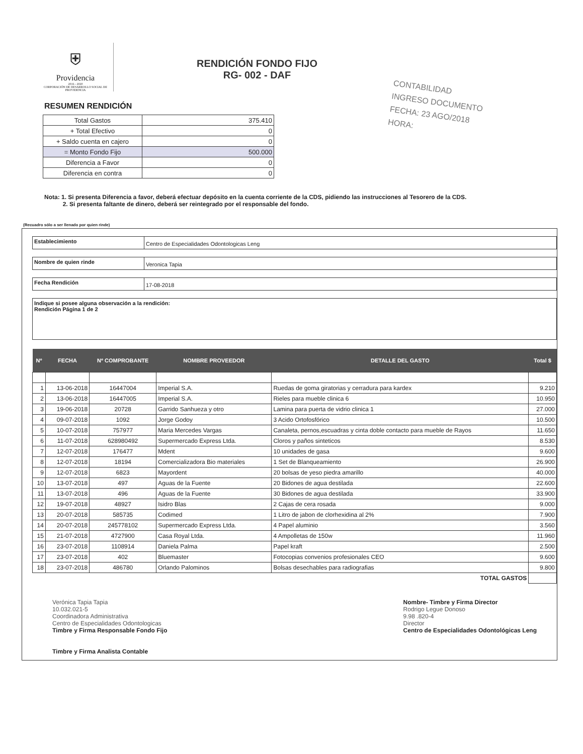⛨
Providencia
2016 - 2020
CORPORACIÓN DE DESARROLLO SOCIAL DE PROVIDENCIA
RENDICIÓN FONDO FIJO
RG- 002 - DAF
RESUMEN RENDICIÓN
| Total Gastos | 375.410 |
| + Total Efectivo | 0 |
| + Saldo cuenta en cajero | 0 |
| = Monto Fondo Fijo | 500.000 |
| Diferencia a Favor | 0 |
| Diferencia en contra | 0 |
CONTABILIDAD
INGRESO DOCUMENTO
FECHA: 23 AGO/2018
HORA:
Nota: 1. Si presenta Diferencia a favor, deberá efectuar depósito en la cuenta corriente de la CDS, pidiendo las instrucciones al Tesorero de la CDS.
2. Si presenta faltante de dinero, deberá ser reintegrado por el responsable del fondo.
(Recuadro sólo a ser llenado por quien rinde)
Establecimiento
Centro de Especialidades Odontologicas Leng
Nombre de quien rinde
Veronica Tapia
Fecha Rendición
17-08-2018
Indique si posee alguna observación a la rendición:
Rendición Página 1 de 2
| Nº | FECHA | Nº COMPROBANTE | NOMBRE PROVEEDOR | DETALLE DEL GASTO | Total $ |
| --- | --- | --- | --- | --- | --- |
| 1 | 13-06-2018 | 16447004 | Imperial S.A. | Ruedas de goma giratorias y cerradura para kardex | 9.210 |
| 2 | 13-06-2018 | 16447005 | Imperial S.A. | Rieles para mueble clinica 6 | 10.950 |
| 3 | 19-06-2018 | 20728 | Garrido Sanhueza y otro | Lamina para puerta de vidrio clinica 1 | 27.000 |
| 4 | 09-07-2018 | 1092 | Jorge Godoy | 3 Acido Ortofosfórico | 10.500 |
| 5 | 10-07-2018 | 757977 | Maria Mercedes Vargas | Canaleta, pernos,escuadras y cinta doble contacto para mueble de Rayos | 11.650 |
| 6 | 11-07-2018 | 628980492 | Supermercado Express Ltda. | Cloros y paños sinteticos | 8.530 |
| 7 | 12-07-2018 | 176477 | Mdent | 10 unidades de gasa | 9.600 |
| 8 | 12-07-2018 | 18194 | Comercializadora Bio materiales | 1 Set de Blanqueamiento | 26.900 |
| 9 | 12-07-2018 | 6823 | Mayordent | 20 bolsas de yeso piedra amarillo | 40.000 |
| 10 | 13-07-2018 | 497 | Aguas de la Fuente | 20 Bidones de agua destilada | 22.600 |
| 11 | 13-07-2018 | 496 | Aguas de la Fuente | 30 Bidones de agua destilada | 33.900 |
| 12 | 19-07-2018 | 48927 | Isidro Blas | 2 Cajas de cera rosada | 9.000 |
| 13 | 20-07-2018 | 585735 | Codimed | 1 Litro de jabon de clorhexidina al 2% | 7.900 |
| 14 | 20-07-2018 | 245778102 | Supermercado Express Ltda. | 4 Papel aluminio | 3.560 |
| 15 | 21-07-2018 | 4727900 | Casa Royal Ltda. | 4 Ampolletas de 150w | 11.960 |
| 16 | 23-07-2018 | 1108914 | Daniela Palma | Papel kraft | 2.500 |
| 17 | 23-07-2018 | 402 | Bluemaster | Fotocopias convenios profesionales CEO | 9.600 |
| 18 | 23-07-2018 | 486780 | Orlando Palominos | Bolsas desechables para radiografias | 9.800 |
| TOTAL GASTOS | | | | | |
Verónica Tapia Tapia
10.032.021-5
Coordinadora Administrativa
Centro de Especialidades Odontologicas
Timbre y Firma Responsable Fondo Fijo
Timbre y Firma Analista Contable
Nombre- Timbre y Firma Director
Rodrigo Legue Donoso
9.98 .820-4
Director
Centro de Especialidades Odontológicas Leng